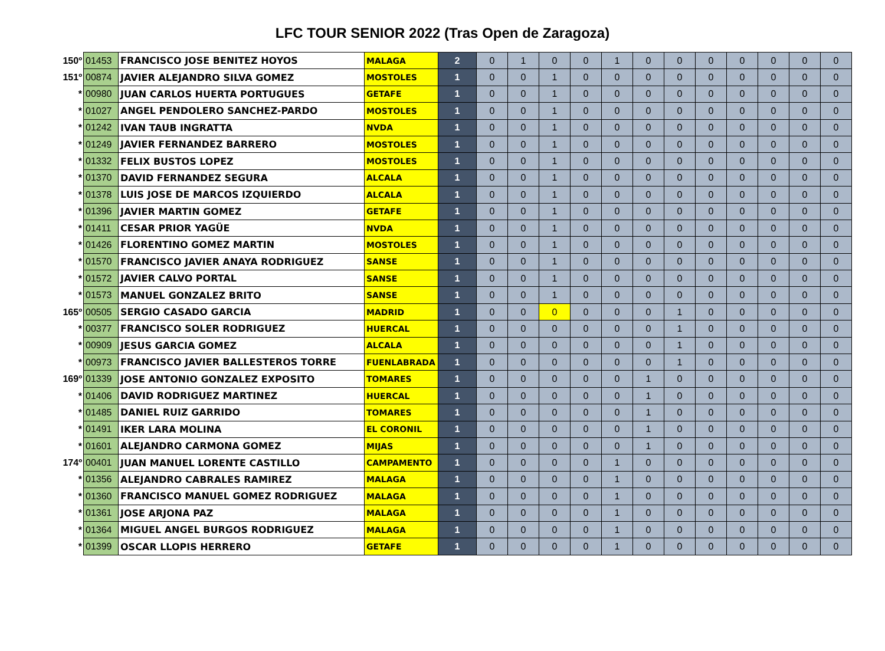LFC TOUR SENIOR 2022 (Tras Open de Zaragoza)
| 150º | 01453 | FRANCISCO JOSE BENITEZ HOYOS | MALAGA | 2 | 0 | 1 | 0 | 0 | 1 | 0 | 0 | 0 | 0 | 0 | 0 | 0 |
| 151º | 00874 | JAVIER ALEJANDRO SILVA GOMEZ | MOSTOLES | 1 | 0 | 0 | 1 | 0 | 0 | 0 | 0 | 0 | 0 | 0 | 0 | 0 |
| * | 00980 | JUAN CARLOS HUERTA PORTUGUES | GETAFE | 1 | 0 | 0 | 1 | 0 | 0 | 0 | 0 | 0 | 0 | 0 | 0 | 0 |
| * | 01027 | ANGEL PENDOLERO SANCHEZ-PARDO | MOSTOLES | 1 | 0 | 0 | 1 | 0 | 0 | 0 | 0 | 0 | 0 | 0 | 0 | 0 |
| * | 01242 | IVAN TAUB INGRATTA | NVDA | 1 | 0 | 0 | 1 | 0 | 0 | 0 | 0 | 0 | 0 | 0 | 0 | 0 |
| * | 01249 | JAVIER FERNANDEZ BARRERO | MOSTOLES | 1 | 0 | 0 | 1 | 0 | 0 | 0 | 0 | 0 | 0 | 0 | 0 | 0 |
| * | 01332 | FELIX BUSTOS LOPEZ | MOSTOLES | 1 | 0 | 0 | 1 | 0 | 0 | 0 | 0 | 0 | 0 | 0 | 0 | 0 |
| * | 01370 | DAVID FERNANDEZ SEGURA | ALCALA | 1 | 0 | 0 | 1 | 0 | 0 | 0 | 0 | 0 | 0 | 0 | 0 | 0 |
| * | 01378 | LUIS JOSE DE MARCOS IZQUIERDO | ALCALA | 1 | 0 | 0 | 1 | 0 | 0 | 0 | 0 | 0 | 0 | 0 | 0 | 0 |
| * | 01396 | JAVIER MARTIN GOMEZ | GETAFE | 1 | 0 | 0 | 1 | 0 | 0 | 0 | 0 | 0 | 0 | 0 | 0 | 0 |
| * | 01411 | CESAR PRIOR YAGÜE | NVDA | 1 | 0 | 0 | 1 | 0 | 0 | 0 | 0 | 0 | 0 | 0 | 0 | 0 |
| * | 01426 | FLORENTINO GOMEZ MARTIN | MOSTOLES | 1 | 0 | 0 | 1 | 0 | 0 | 0 | 0 | 0 | 0 | 0 | 0 | 0 |
| * | 01570 | FRANCISCO JAVIER ANAYA RODRIGUEZ | SANSE | 1 | 0 | 0 | 1 | 0 | 0 | 0 | 0 | 0 | 0 | 0 | 0 | 0 |
| * | 01572 | JAVIER CALVO PORTAL | SANSE | 1 | 0 | 0 | 1 | 0 | 0 | 0 | 0 | 0 | 0 | 0 | 0 | 0 |
| * | 01573 | MANUEL GONZALEZ BRITO | SANSE | 1 | 0 | 0 | 1 | 0 | 0 | 0 | 0 | 0 | 0 | 0 | 0 | 0 |
| 165º | 00505 | SERGIO CASADO GARCIA | MADRID | 1 | 0 | 0 | 0 | 0 | 0 | 0 | 1 | 0 | 0 | 0 | 0 | 0 |
| * | 00377 | FRANCISCO SOLER RODRIGUEZ | HUERCAL | 1 | 0 | 0 | 0 | 0 | 0 | 0 | 1 | 0 | 0 | 0 | 0 | 0 |
| * | 00909 | JESUS GARCIA GOMEZ | ALCALA | 1 | 0 | 0 | 0 | 0 | 0 | 0 | 1 | 0 | 0 | 0 | 0 | 0 |
| * | 00973 | FRANCISCO JAVIER BALLESTEROS TORRE | FUENLABRADA | 1 | 0 | 0 | 0 | 0 | 0 | 0 | 1 | 0 | 0 | 0 | 0 | 0 |
| 169º | 01339 | JOSE ANTONIO GONZALEZ EXPOSITO | TOMARES | 1 | 0 | 0 | 0 | 0 | 0 | 1 | 0 | 0 | 0 | 0 | 0 | 0 |
| * | 01406 | DAVID RODRIGUEZ MARTINEZ | HUERCAL | 1 | 0 | 0 | 0 | 0 | 0 | 1 | 0 | 0 | 0 | 0 | 0 | 0 |
| * | 01485 | DANIEL RUIZ GARRIDO | TOMARES | 1 | 0 | 0 | 0 | 0 | 0 | 1 | 0 | 0 | 0 | 0 | 0 | 0 |
| * | 01491 | IKER LARA MOLINA | EL CORONIL | 1 | 0 | 0 | 0 | 0 | 0 | 1 | 0 | 0 | 0 | 0 | 0 | 0 |
| * | 01601 | ALEJANDRO CARMONA GOMEZ | MIJAS | 1 | 0 | 0 | 0 | 0 | 0 | 1 | 0 | 0 | 0 | 0 | 0 | 0 |
| 174º | 00401 | JUAN MANUEL LORENTE CASTILLO | CAMPAMENTO | 1 | 0 | 0 | 0 | 0 | 1 | 0 | 0 | 0 | 0 | 0 | 0 | 0 |
| * | 01356 | ALEJANDRO CABRALES RAMIREZ | MALAGA | 1 | 0 | 0 | 0 | 0 | 1 | 0 | 0 | 0 | 0 | 0 | 0 | 0 |
| * | 01360 | FRANCISCO MANUEL GOMEZ RODRIGUEZ | MALAGA | 1 | 0 | 0 | 0 | 0 | 1 | 0 | 0 | 0 | 0 | 0 | 0 | 0 |
| * | 01361 | JOSE ARJONA PAZ | MALAGA | 1 | 0 | 0 | 0 | 0 | 1 | 0 | 0 | 0 | 0 | 0 | 0 | 0 |
| * | 01364 | MIGUEL ANGEL BURGOS RODRIGUEZ | MALAGA | 1 | 0 | 0 | 0 | 0 | 1 | 0 | 0 | 0 | 0 | 0 | 0 | 0 |
| * | 01399 | OSCAR LLOPIS HERRERO | GETAFE | 1 | 0 | 0 | 0 | 0 | 1 | 0 | 0 | 0 | 0 | 0 | 0 | 0 |